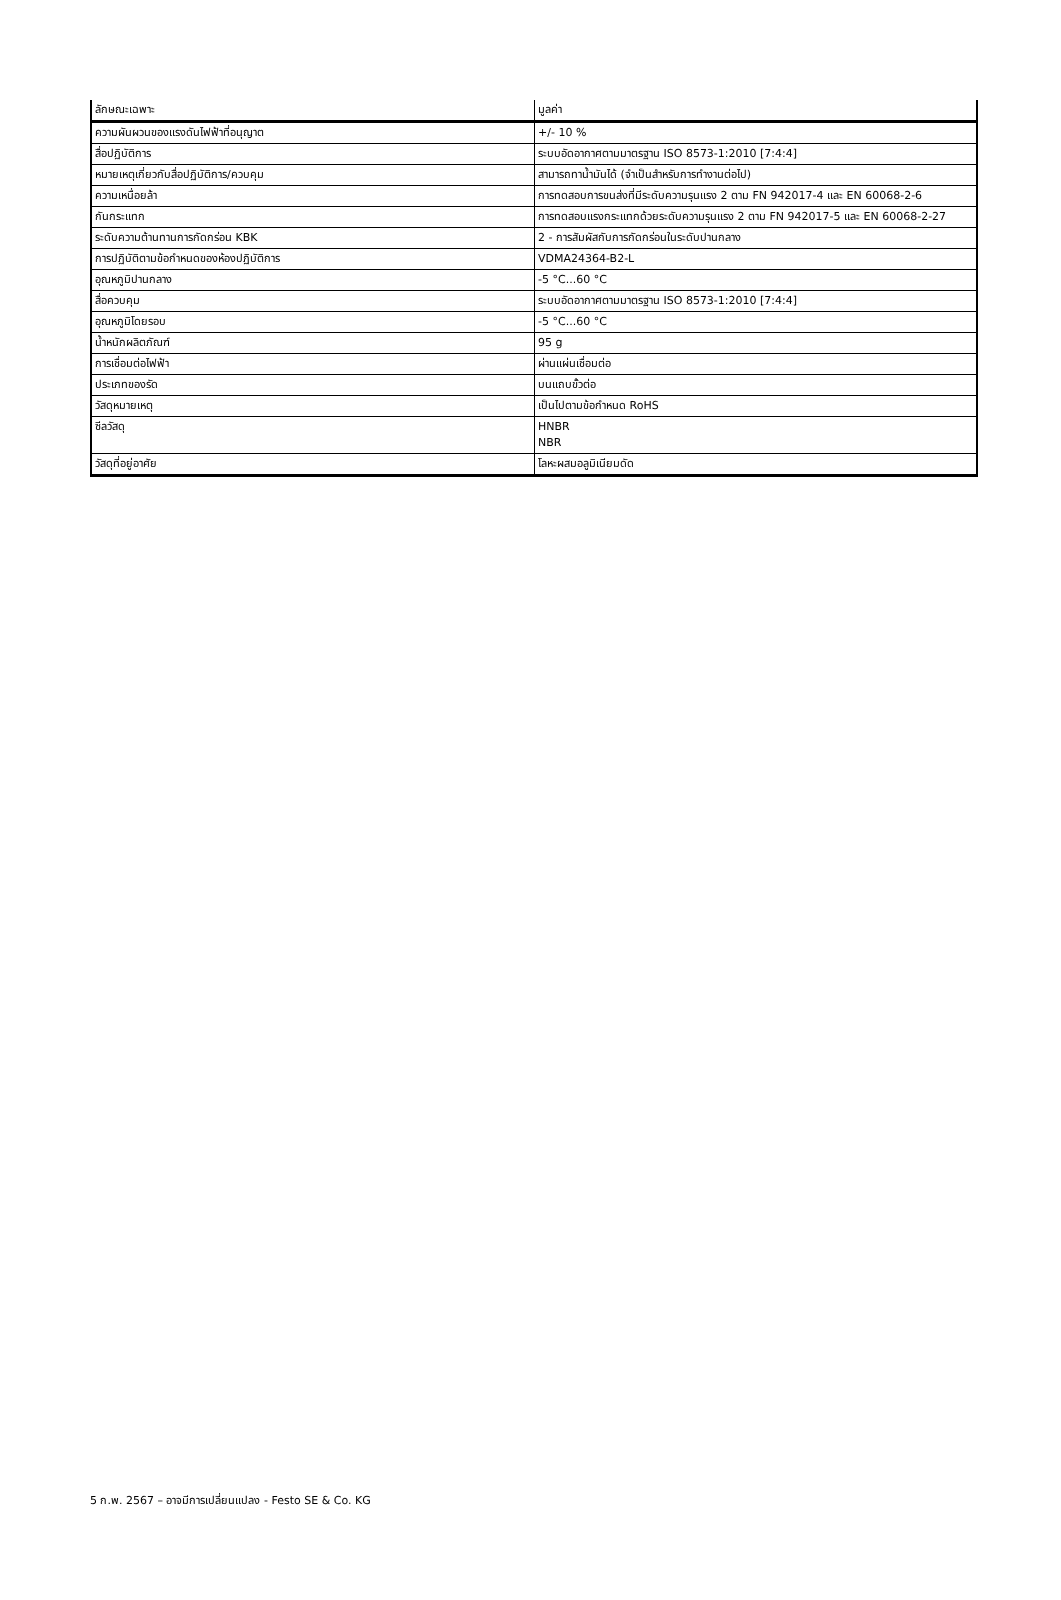| ลักษณะเฉพาะ | มูลค่า |
| --- | --- |
| ความผันผวนของแรงดันไฟฟ้าที่อนุญาต | +/- 10 % |
| สื่อปฏิบัติการ | ระบบอัดอากาศตามมาตรฐาน ISO 8573-1:2010 [7:4:4] |
| หมายเหตุเกี่ยวกับสื่อปฏิบัติการ/ควบคุม | สามารถทาน้ำมันได้ (จำเป็นสำหรับการทำงานต่อไป) |
| ความเหนื่อยล้า | การทดสอบการขนส่งที่มีระดับความรุนแรง 2 ตาม FN 942017-4 และ EN 60068-2-6 |
| กันกระแทก | การทดสอบแรงกระแทกด้วยระดับความรุนแรง 2 ตาม FN 942017-5 และ EN 60068-2-27 |
| ระดับความต้านทานการกัดกร่อน KBK | 2 - การสัมผัสกับการกัดกร่อนในระดับปานกลาง |
| การปฏิบัติตามข้อกำหนดของห้องปฏิบัติการ | VDMA24364-B2-L |
| อุณหภูมิปานกลาง | -5 °C...60 °C |
| สื่อควบคุม | ระบบอัดอากาศตามมาตรฐาน ISO 8573-1:2010 [7:4:4] |
| อุณหภูมิโดยรอบ | -5 °C...60 °C |
| น้ำหนักผลิตภัณฑ์ | 95 g |
| การเชื่อมต่อไฟฟ้า | ผ่านแผ่นเชื่อมต่อ |
| ประเภทของรัด | บนแถบขั้วต่อ |
| วัสดุหมายเหตุ | เป็นไปตามข้อกำหนด RoHS |
| ซีลวัสดุ | HNBR NBR |
| วัสดุที่อยู่อาศัย | โลหะผสมอลูมิเนียมดัด |
5 ก.พ. 2567 – อาจมีการเปลี่ยนแปลง - Festo SE & Co. KG